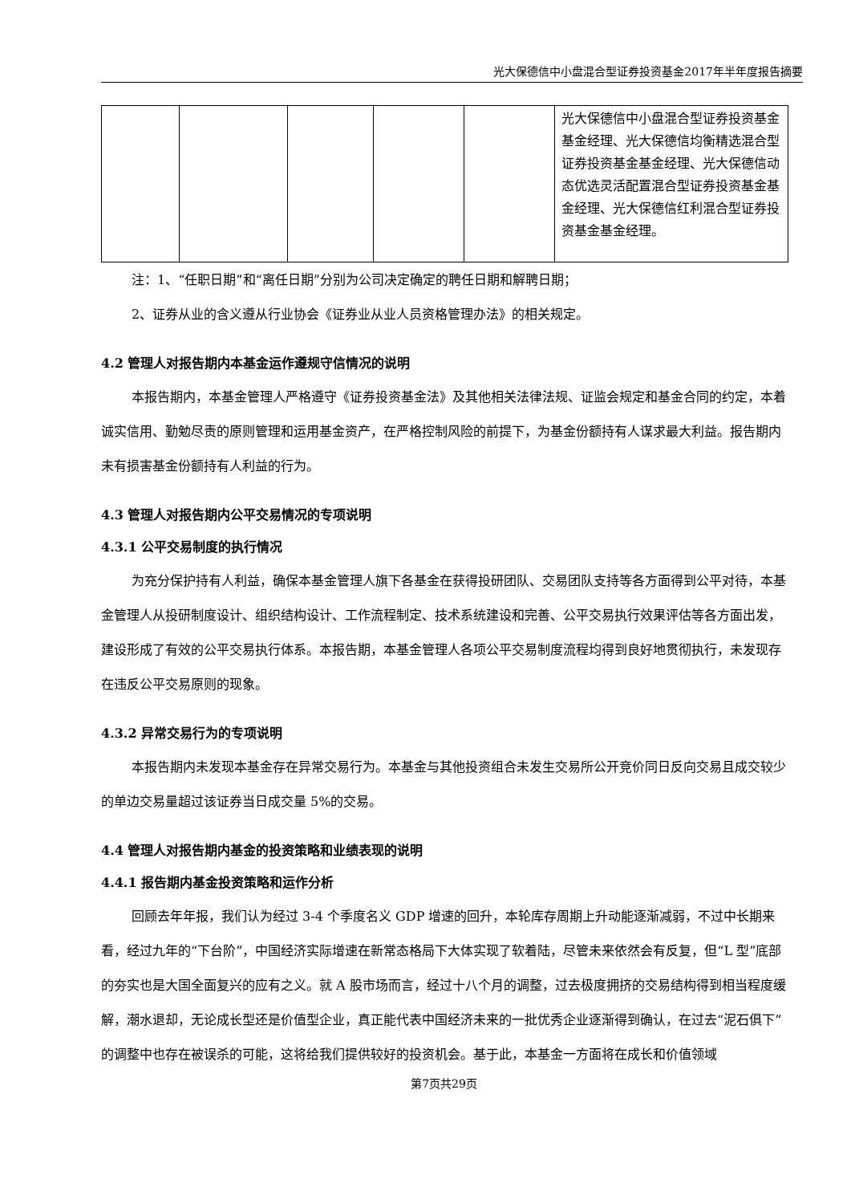光大保德信中小盘混合型证券投资基金2017年半年度报告摘要
| | | | | | 光大保德信中小盘混合型证券投资基金基金经理、光大保德信均衡精选混合型证券投资基金基金经理、光大保德信动态优选灵活配置混合型证券投资基金基金经理、光大保德信红利混合型证券投资基金基金经理。 |
注：1、“任职日期”和“离任日期”分别为公司决定确定的聘任日期和解聘日期；
2、证券从业的含义遵从行业协会《证券业从业人员资格管理办法》的相关规定。
4.2 管理人对报告期内本基金运作遵规守信情况的说明
本报告期内，本基金管理人严格遵守《证券投资基金法》及其他相关法律法规、证监会规定和基金合同的约定，本着诚实信用、勤勉尽责的原则管理和运用基金资产，在严格控制风险的前提下，为基金份额持有人谋求最大利益。报告期内未有损害基金份额持有人利益的行为。
4.3 管理人对报告期内公平交易情况的专项说明
4.3.1 公平交易制度的执行情况
为充分保护持有人利益，确保本基金管理人旗下各基金在获得投研团队、交易团队支持等各方面得到公平对待，本基金管理人从投研制度设计、组织结构设计、工作流程制定、技术系统建设和完善、公平交易执行效果评估等各方面出发，建设形成了有效的公平交易执行体系。本报告期，本基金管理人各项公平交易制度流程均得到良好地贯彻执行，未发现存在违反公平交易原则的现象。
4.3.2 异常交易行为的专项说明
本报告期内未发现本基金存在异常交易行为。本基金与其他投资组合未发生交易所公开竞价同日反向交易且成交较少的单边交易量超过该证券当日成交量 5%的交易。
4.4 管理人对报告期内基金的投资策略和业绩表现的说明
4.4.1 报告期内基金投资策略和运作分析
回顾去年年报，我们认为经过 3-4 个季度名义 GDP 增速的回升，本轮库存周期上升动能逐渐减弱，不过中长期来看，经过九年的“下台阶”，中国经济实际增速在新常态格局下大体实现了软着陆，尽管未来依然会有反复，但“L 型”底部的夯实也是大国全面复兴的应有之义。就 A 股市场而言，经过十八个月的调整，过去极度拥挤的交易结构得到相当程度缓解，潮水退却，无论成长型还是价值型企业，真正能代表中国经济未来的一批优秀企业逐渐得到确认，在过去“泥石俱下”的调整中也存在被误杀的可能，这将给我们提供较好的投资机会。基于此，本基金一方面将在成长和价值领域
第7页共29页